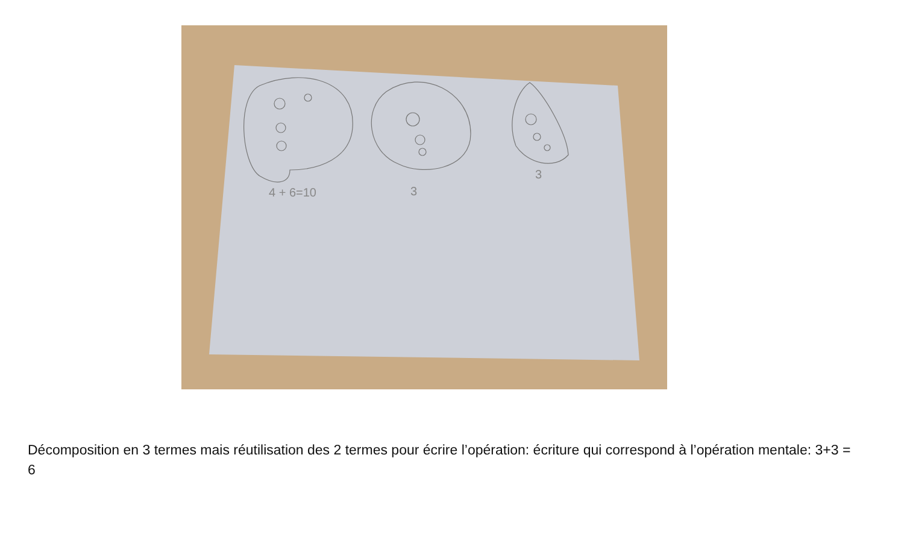4 + 6=10
3
3
Décomposition en 3 termes mais réutilisation des 2 termes pour écrire l’opération: écriture qui correspond à l’opération mentale: 3+3 = 6